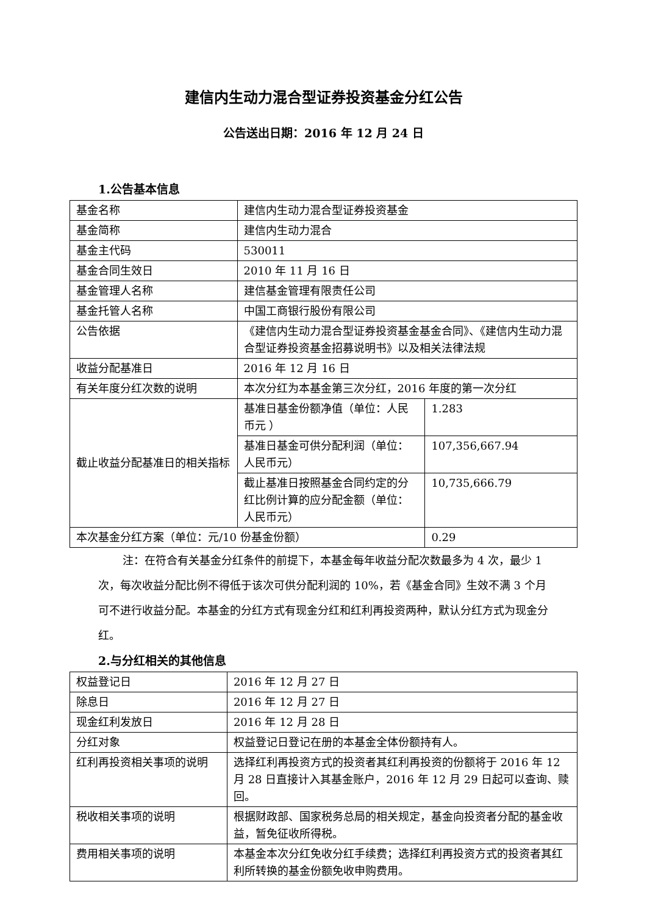建信内生动力混合型证券投资基金分红公告
公告送出日期：2016 年 12 月 24 日
1.公告基本信息
| 基金名称 | 建信内生动力混合型证券投资基金 | |
| 基金简称 | 建信内生动力混合 | |
| 基金主代码 | 530011 | |
| 基金合同生效日 | 2010 年 11 月 16 日 | |
| 基金管理人名称 | 建信基金管理有限责任公司 | |
| 基金托管人名称 | 中国工商银行股份有限公司 | |
| 公告依据 | 《建信内生动力混合型证券投资基金基金合同》、《建信内生动力混合型证券投资基金招募说明书》以及相关法律法规 | |
| 收益分配基准日 | 2016 年 12 月 16 日 | |
| 有关年度分红次数的说明 | 本次分红为本基金第三次分红，2016 年度的第一次分红 | |
| 截止收益分配基准日的相关指标 | 基准日基金份额净值（单位：人民币元 ） | 1.283 |
| | 基准日基金可供分配利润（单位：人民币元） | 107,356,667.94 |
| | 截止基准日按照基金合同约定的分红比例计算的应分配金额（单位：人民币元） | 10,735,666.79 |
| 本次基金分红方案（单位：元/10 份基金份额） | | 0.29 |
注：在符合有关基金分红条件的前提下，本基金每年收益分配次数最多为 4 次，最少 1 次，每次收益分配比例不得低于该次可供分配利润的 10%，若《基金合同》生效不满 3 个月可不进行收益分配。本基金的分红方式有现金分红和红利再投资两种，默认分红方式为现金分红。
2.与分红相关的其他信息
| 权益登记日 | 2016 年 12 月 27 日 |
| 除息日 | 2016 年 12 月 27 日 |
| 现金红利发放日 | 2016 年 12 月 28 日 |
| 分红对象 | 权益登记日登记在册的本基金全体份额持有人。 |
| 红利再投资相关事项的说明 | 选择红利再投资方式的投资者其红利再投资的份额将于 2016 年 12 月 28 日直接计入其基金账户，2016 年 12 月 29 日起可以查询、赎回。 |
| 税收相关事项的说明 | 根据财政部、国家税务总局的相关规定，基金向投资者分配的基金收益，暂免征收所得税。 |
| 费用相关事项的说明 | 本基金本次分红免收分红手续费；选择红利再投资方式的投资者其红利所转换的基金份额免收申购费用。 |